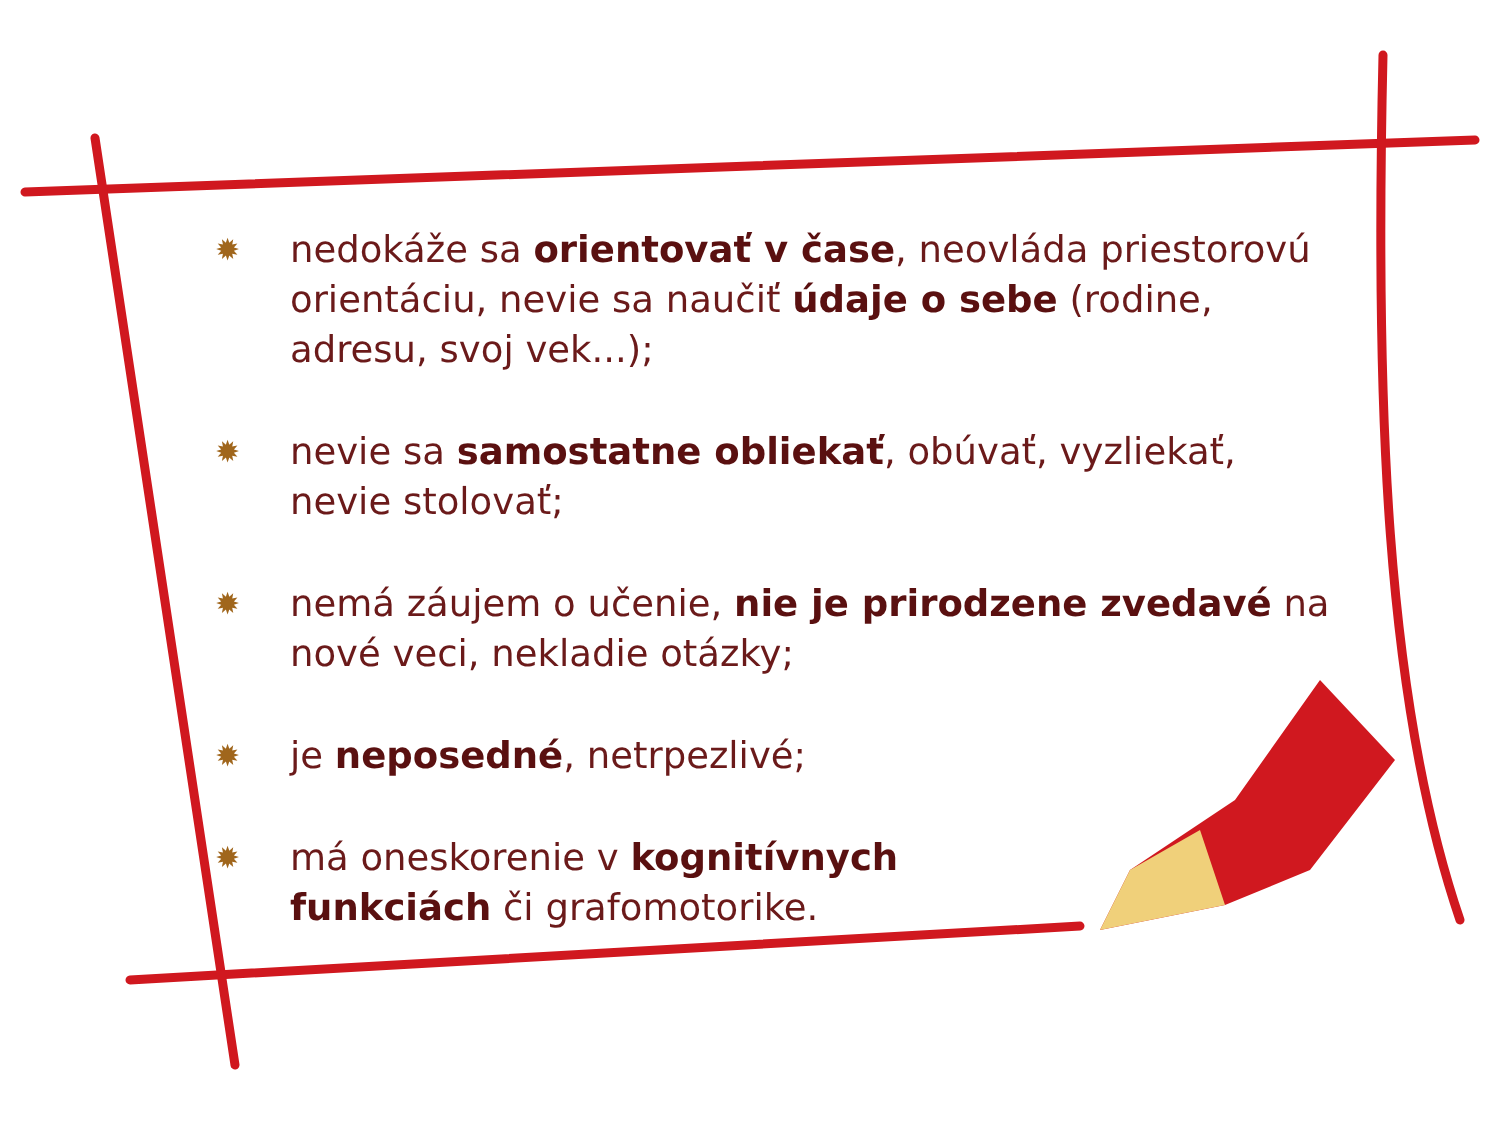✹
nedokáže sa orientovať v čase, neovláda priestorovú orientáciu, nevie sa naučiť údaje o sebe (rodine, adresu, svoj vek...);
✹
nevie sa samostatne obliekať, obúvať, vyzliekať, nevie stolovať;
✹
nemá záujem o učenie, nie je prirodzene zvedavé na nové veci, nekladie otázky;
✹
je neposedné, netrpezlivé;
✹
má oneskorenie v kognitívnych
funkciách či grafomotorike.